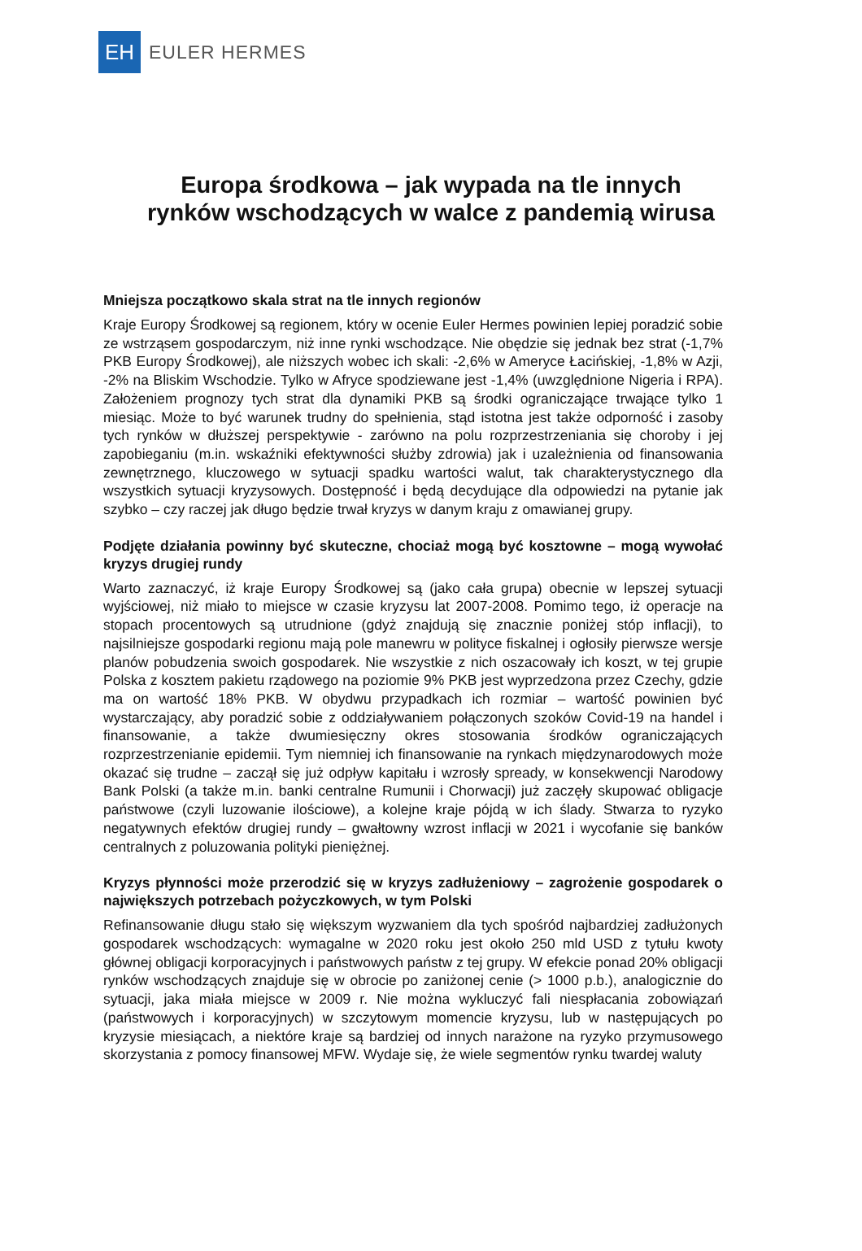EH
EULER HERMES
Europa środkowa – jak wypada na tle innych
rynków wschodzących w walce z pandemią wirusa
Mniejsza początkowo skala strat na tle innych regionów
Kraje Europy Środkowej są regionem, który w ocenie Euler Hermes powinien lepiej poradzić sobie ze wstrząsem gospodarczym, niż inne rynki wschodzące. Nie obędzie się jednak bez strat (-1,7% PKB Europy Środkowej), ale niższych wobec ich skali: -2,6% w Ameryce Łacińskiej, -1,8% w Azji, -2% na Bliskim Wschodzie. Tylko w Afryce spodziewane jest -1,4% (uwzględnione Nigeria i RPA). Założeniem prognozy tych strat dla dynamiki PKB są środki ograniczające trwające tylko 1 miesiąc. Może to być warunek trudny do spełnienia, stąd istotna jest także odporność i zasoby tych rynków w dłuższej perspektywie - zarówno na polu rozprzestrzeniania się choroby i jej zapobieganiu (m.in. wskaźniki efektywności służby zdrowia) jak i uzależnienia od finansowania zewnętrznego, kluczowego w sytuacji spadku wartości walut, tak charakterystycznego dla wszystkich sytuacji kryzysowych. Dostępność i będą decydujące dla odpowiedzi na pytanie jak szybko – czy raczej jak długo będzie trwał kryzys w danym kraju z omawianej grupy.
Podjęte działania powinny być skuteczne, chociaż mogą być kosztowne – mogą wywołać kryzys drugiej rundy
Warto zaznaczyć, iż kraje Europy Środkowej są (jako cała grupa) obecnie w lepszej sytuacji wyjściowej, niż miało to miejsce w czasie kryzysu lat 2007-2008. Pomimo tego, iż operacje na stopach procentowych są utrudnione (gdyż znajdują się znacznie poniżej stóp inflacji), to najsilniejsze gospodarki regionu mają pole manewru w polityce fiskalnej i ogłosiły pierwsze wersje planów pobudzenia swoich gospodarek. Nie wszystkie z nich oszacowały ich koszt, w tej grupie Polska z kosztem pakietu rządowego na poziomie 9% PKB jest wyprzedzona przez Czechy, gdzie ma on wartość 18% PKB. W obydwu przypadkach ich rozmiar – wartość powinien być wystarczający, aby poradzić sobie z oddziaływaniem połączonych szoków Covid-19 na handel i finansowanie, a także dwumiesięczny okres stosowania środków ograniczających rozprzestrzenianie epidemii. Tym niemniej ich finansowanie na rynkach międzynarodowych może okazać się trudne – zaczął się już odpływ kapitału i wzrosły spready, w konsekwencji Narodowy Bank Polski (a także m.in. banki centralne Rumunii i Chorwacji) już zaczęły skupować obligacje państwowe (czyli luzowanie ilościowe), a kolejne kraje pójdą w ich ślady. Stwarza to ryzyko negatywnych efektów drugiej rundy – gwałtowny wzrost inflacji w 2021 i wycofanie się banków centralnych z poluzowania polityki pieniężnej.
Kryzys płynności może przerodzić się w kryzys zadłużeniowy – zagrożenie gospodarek o największych potrzebach pożyczkowych, w tym Polski
Refinansowanie długu stało się większym wyzwaniem dla tych spośród najbardziej zadłużonych gospodarek wschodzących: wymagalne w 2020 roku jest około 250 mld USD z tytułu kwoty głównej obligacji korporacyjnych i państwowych państw z tej grupy. W efekcie ponad 20% obligacji rynków wschodzących znajduje się w obrocie po zaniżonej cenie (> 1000 p.b.), analogicznie do sytuacji, jaka miała miejsce w 2009 r. Nie można wykluczyć fali niespłacania zobowiązań (państwowych i korporacyjnych) w szczytowym momencie kryzysu, lub w następujących po kryzysie miesiącach, a niektóre kraje są bardziej od innych narażone na ryzyko przymusowego skorzystania z pomocy finansowej MFW. Wydaje się, że wiele segmentów rynku twardej waluty